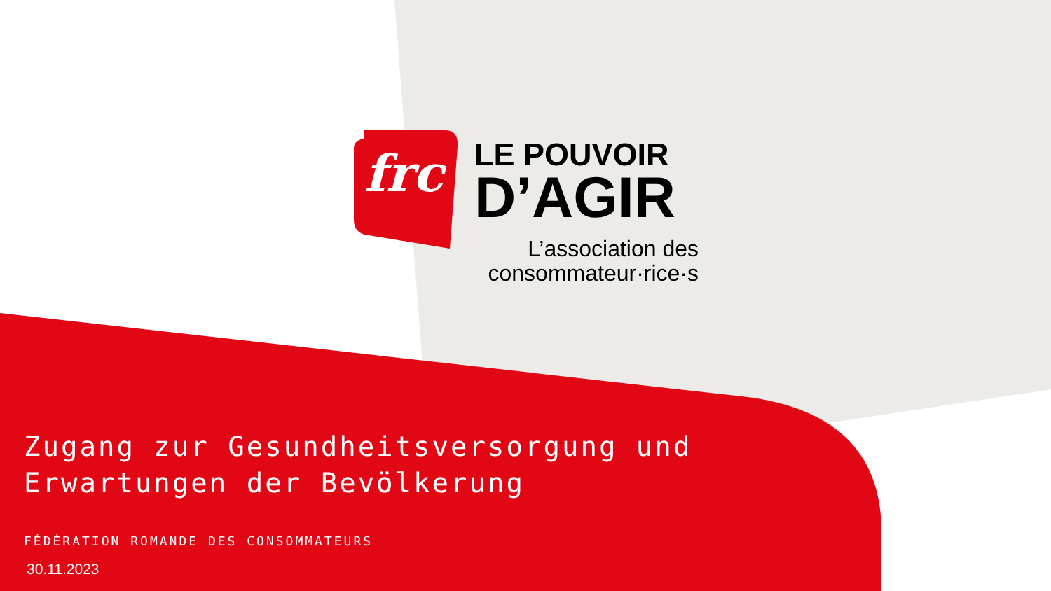frc
LE POUVOIR
D’AGIR
L’association des consommateur·rice·s
Zugang zur Gesundheitsversorgung und
Erwartungen der Bevölkerung
FÉDÉRATION ROMANDE DES CONSOMMATEURS
30.11.2023